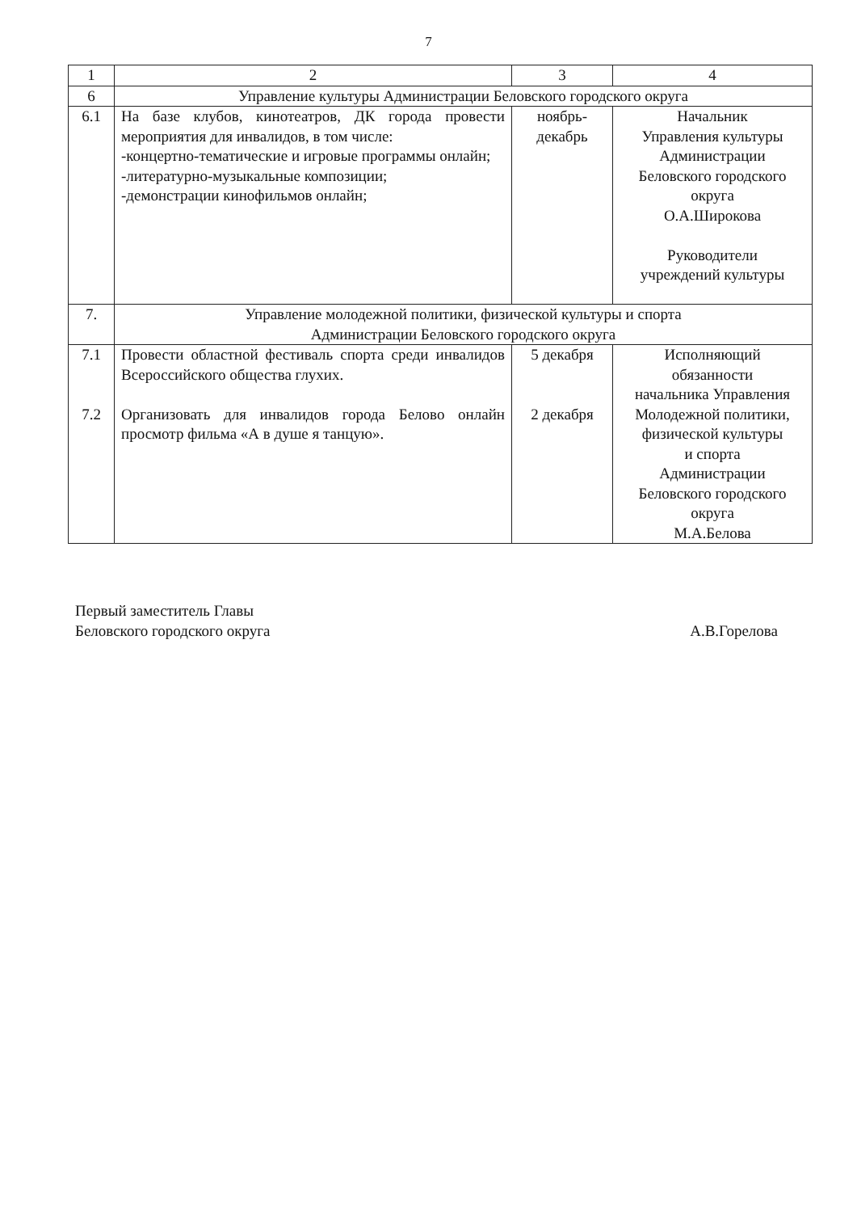7
| 1 | 2 | 3 | 4 |
| 6 | Управление культуры Администрации Беловского городского округа | | |
| 6.1 | На базе клубов, кинотеатров, ДК города провести мероприятия для инвалидов, в том числе: -концертно-тематические и игровые программы онлайн; -литературно-музыкальные композиции; -демонстрации кинофильмов онлайн; | ноябрь- декабрь | Начальник Управления культуры Администрации Беловского городского округа О.А.Широкова Руководители учреждений культуры |
| 7. | Управление молодежной политики, физической культуры и спорта Администрации Беловского городского округа | | |
| 7.1 7.2 | Провести областной фестиваль спорта среди инвалидов Всероссийского общества глухих. Организовать для инвалидов города Белово онлайн просмотр фильма «А в душе я танцую». | 5 декабря 2 декабря | Исполняющий обязанности начальника Управления Молодежной политики, физической культуры и спорта Администрации Беловского городского округа М.А.Белова |
Первый заместитель Главы
Беловского городского округа
А.В.Горелова